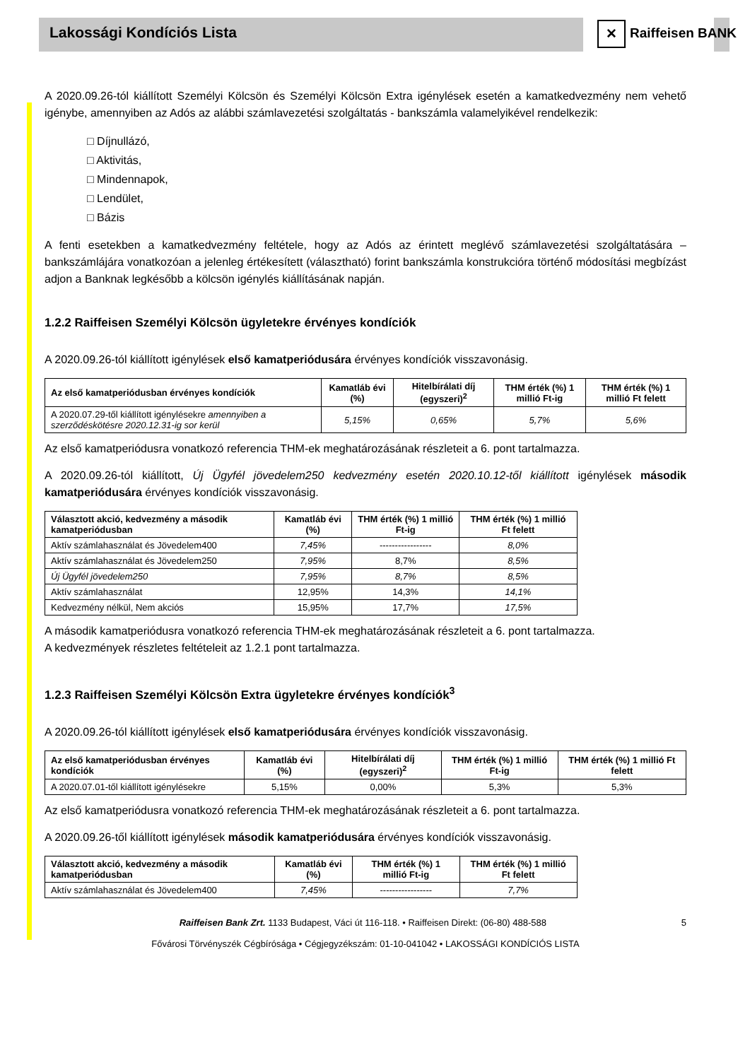Lakossági Kondíciós Lista
✕ Raiffeisen BANK
A 2020.09.26-tól kiállított Személyi Kölcsön és Személyi Kölcsön Extra igénylések esetén a kamatkedvezmény nem vehető igénybe, amennyiben az Adós az alábbi számlavezetési szolgáltatás - bankszámla valamelyikével rendelkezik:
□ Díjnullázó,
□ Aktivitás,
□ Mindennapok,
□ Lendület,
□ Bázis
A fenti esetekben a kamatkedvezmény feltétele, hogy az Adós az érintett meglévő számlavezetési szolgáltatására – bankszámlájára vonatkozóan a jelenleg értékesített (választható) forint bankszámla konstrukcióra történő módosítási megbízást adjon a Banknak legkésőbb a kölcsön igénylés kiállításának napján.
1.2.2 Raiffeisen Személyi Kölcsön ügyletekre érvényes kondíciók
A 2020.09.26-tól kiállított igénylések első kamatperiódusára érvényes kondíciók visszavonásig.
| Az első kamatperiódusban érvényes kondíciók | Kamatláb évi (%) | Hitelbírálati díj (egyszeri)<sup>2</sup> | THM érték (%) 1 millió Ft-ig | THM érték (%) 1 millió Ft felett |
| --- | --- | --- | --- | --- |
| A 2020.07.29-től kiállított igénylésekre amennyiben a szerződéskötésre 2020.12.31-ig sor kerül | 5,15% | 0,65% | 5,7% | 5,6% |
Az első kamatperiódusra vonatkozó referencia THM-ek meghatározásának részleteit a 6. pont tartalmazza.
A 2020.09.26-tól kiállított, Új Ügyfél jövedelem250 kedvezmény esetén 2020.10.12-től kiállított igénylések második kamatperiódusára érvényes kondíciók visszavonásig.
| Választott akció, kedvezmény a második kamatperiódusban | Kamatláb évi (%) | THM érték (%) 1 millió Ft-ig | THM érték (%) 1 millió Ft felett |
| --- | --- | --- | --- |
| Aktív számlahasználat és Jövedelem400 | 7,45% | ----------------- | 8,0% |
| Aktív számlahasználat és Jövedelem250 | 7,95% | 8,7% | 8,5% |
| Új Ügyfél jövedelem250 | 7,95% | 8,7% | 8,5% |
| Aktív számlahasználat | 12,95% | 14,3% | 14,1% |
| Kedvezmény nélkül, Nem akciós | 15,95% | 17,7% | 17,5% |
A második kamatperiódusra vonatkozó referencia THM-ek meghatározásának részleteit a 6. pont tartalmazza.
A kedvezmények részletes feltételeit az 1.2.1 pont tartalmazza.
1.2.3 Raiffeisen Személyi Kölcsön Extra ügyletekre érvényes kondíciók<sup>3</sup>
A 2020.09.26-tól kiállított igénylések első kamatperiódusára érvényes kondíciók visszavonásig.
| Az első kamatperiódusban érvényes kondíciók | Kamatláb évi (%) | Hitelbírálati díj (egyszeri)<sup>2</sup> | THM érték (%) 1 millió Ft-ig | THM érték (%) 1 millió Ft felett |
| --- | --- | --- | --- | --- |
| A 2020.07.01-től kiállított igénylésekre | 5,15% | 0,00% | 5,3% | 5,3% |
Az első kamatperiódusra vonatkozó referencia THM-ek meghatározásának részleteit a 6. pont tartalmazza.
A 2020.09.26-től kiállított igénylések második kamatperiódusára érvényes kondíciók visszavonásig.
| Választott akció, kedvezmény a második kamatperiódusban | Kamatláb évi (%) | THM érték (%) 1 millió Ft-ig | THM érték (%) 1 millió Ft felett |
| --- | --- | --- | --- |
| Aktív számlahasználat és Jövedelem400 | 7,45% | ----------------- | 7,7% |
Raiffeisen Bank Zrt. 1133 Budapest, Váci út 116-118. • Raiffeisen Direkt: (06-80) 488-588 5
Fővárosi Törvényszék Cégbírósága • Cégjegyzékszám: 01-10-041042 • LAKOSSÁGI KONDÍCIÓS LISTA